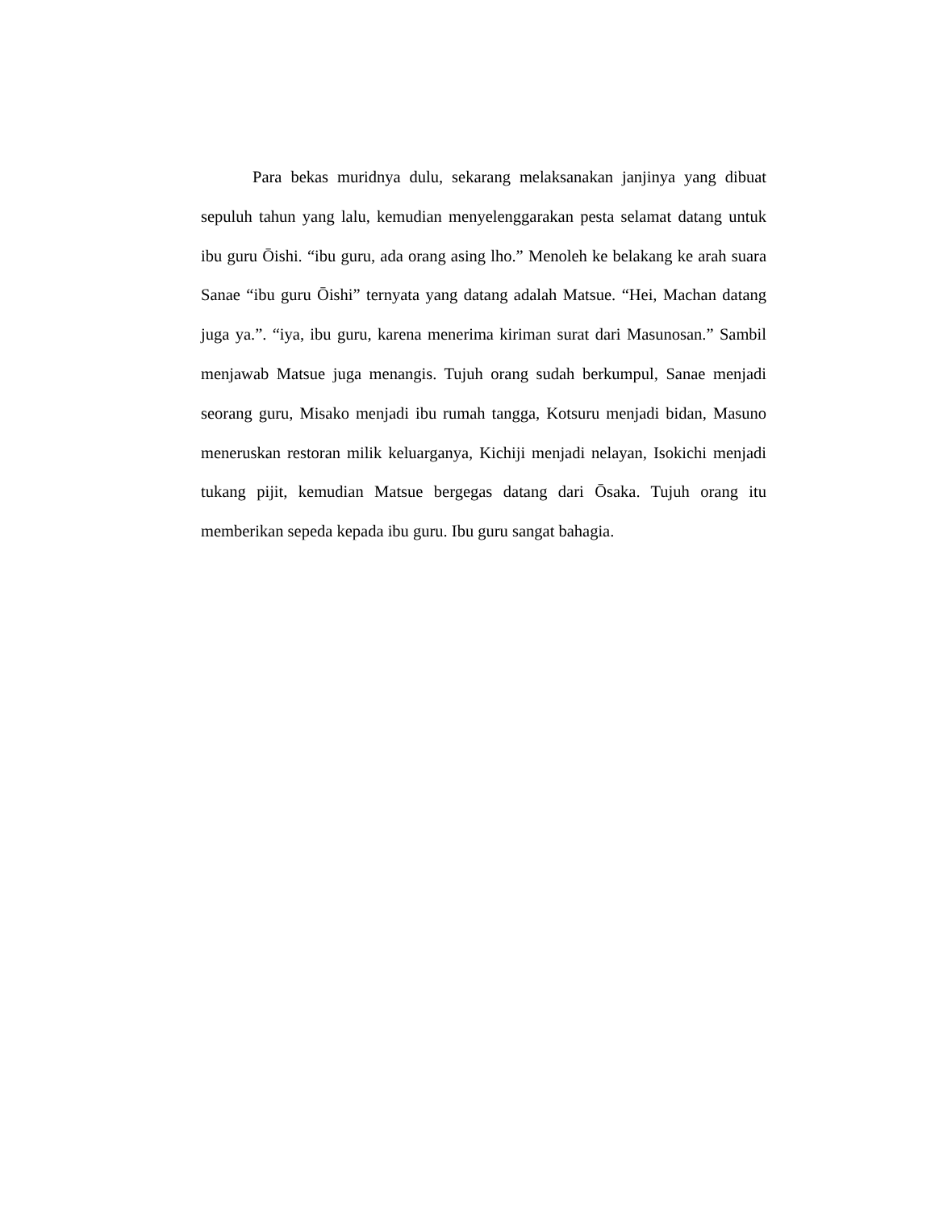Para bekas muridnya dulu, sekarang melaksanakan janjinya yang dibuat sepuluh tahun yang lalu, kemudian menyelenggarakan pesta selamat datang untuk ibu guru Ōishi. “ibu guru, ada orang asing lho.” Menoleh ke belakang ke arah suara Sanae “ibu guru Ōishi” ternyata yang datang adalah Matsue. “Hei, Machan datang juga ya.”. “iya, ibu guru, karena menerima kiriman surat dari Masunosan.” Sambil menjawab Matsue juga menangis. Tujuh orang sudah berkumpul, Sanae menjadi seorang guru, Misako menjadi ibu rumah tangga, Kotsuru menjadi bidan, Masuno meneruskan restoran milik keluarganya, Kichiji menjadi nelayan, Isokichi menjadi tukang pijit, kemudian Matsue bergegas datang dari Ōsaka. Tujuh orang itu memberikan sepeda kepada ibu guru. Ibu guru sangat bahagia.